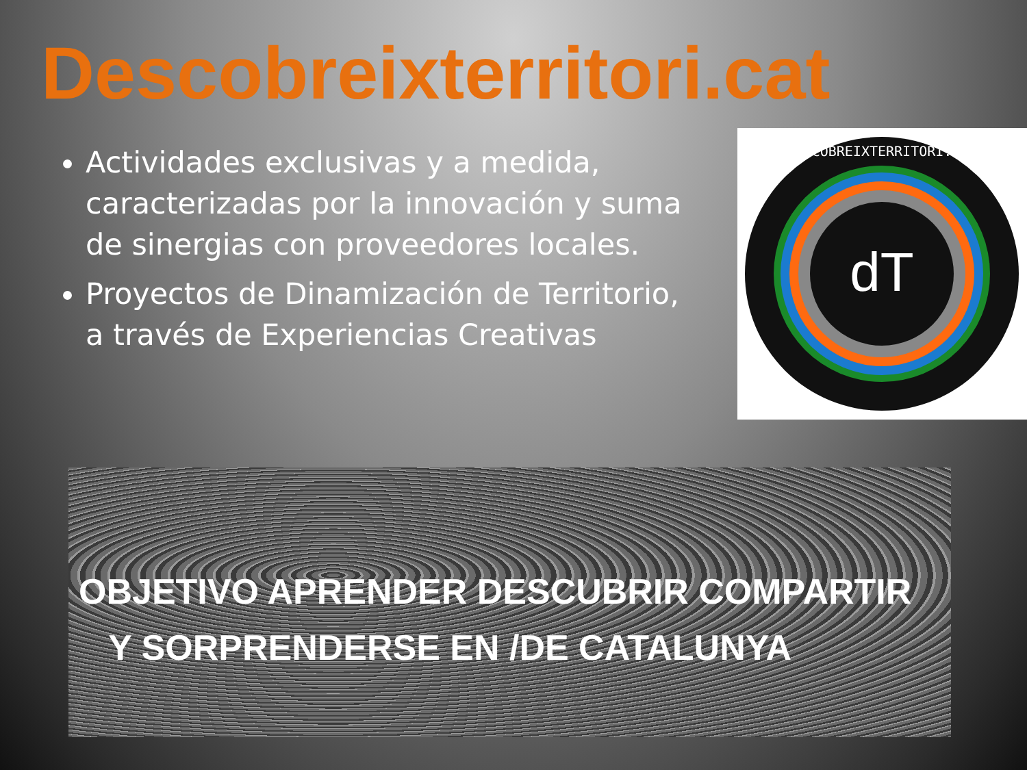Descobreixterritori.cat
Actividades exclusivas y a medida, caracterizadas por la innovación y suma de sinergias con proveedores locales.
Proyectos de Dinamización de Territorio, a través de Experiencias Creativas
dT
DESCOBREIXTERRITORI.CAT
OBJETIVO APRENDER DESCUBRIR COMPARTIR
Y SORPRENDERSE EN /DE CATALUNYA